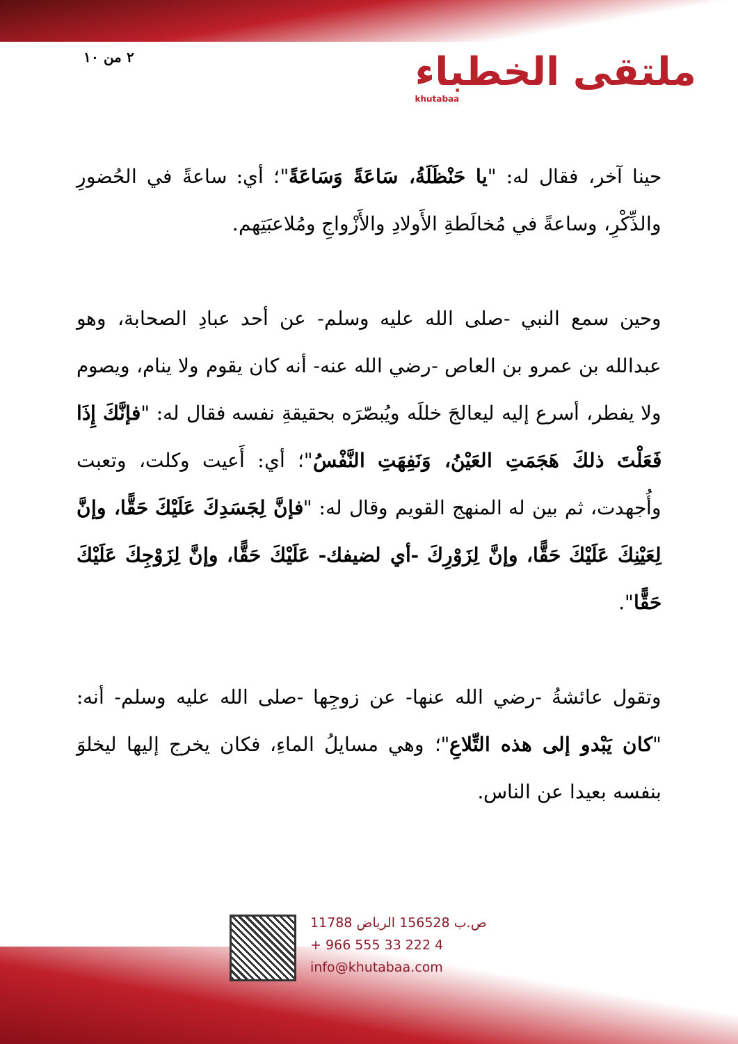٢ من ١٠
ملتقى الخطباء
khutabaa
حينا آخر، فقال له: "يا حَنْظَلَةُ، سَاعَةً وَسَاعَةً"؛ أي: ساعةً في الحُضورِ والذِّكْرِ، وساعةً في مُخالَطةِ الأَولادِ والأَزْواجِ ومُلاعبَتِهم.
وحين سمع النبي -صلى الله عليه وسلم- عن أحد عبادِ الصحابة، وهو عبدالله بن عمرو بن العاص -رضي الله عنه- أنه كان يقوم ولا ينام، ويصوم ولا يفطر، أسرع إليه ليعالجَ خللَه ويُبصّرَه بحقيقةِ نفسه فقال له: "فإنَّكَ إِذَا فَعَلْتَ ذلكَ هَجَمَتِ العَيْنُ، وَنَفِهَتِ النَّفْسُ"؛ أي: أَعيت وكلت، وتعبت وأُجهدت، ثم بين له المنهج القويم وقال له: "فإنَّ لِجَسَدِكَ عَلَيْكَ حَقًّا، وإنَّ لِعَيْنِكَ عَلَيْكَ حَقًّا، وإنَّ لِزَوْرِكَ -أي لضيفك- عَلَيْكَ حَقًّا، وإنَّ لِزَوْجِكَ عَلَيْكَ حَقًّا".
وتقول عائشةُ -رضي الله عنها- عن زوجِها -صلى الله عليه وسلم- أنه: "كان يَبْدو إلى هذه التِّلاعِ"؛ وهي مسايلُ الماءِ، فكان يخرج إليها ليخلوَ بنفسه بعيدا عن الناس.
ص.ب 156528 الرياض 11788
+ 966 555 33 222 4
info@khutabaa.com